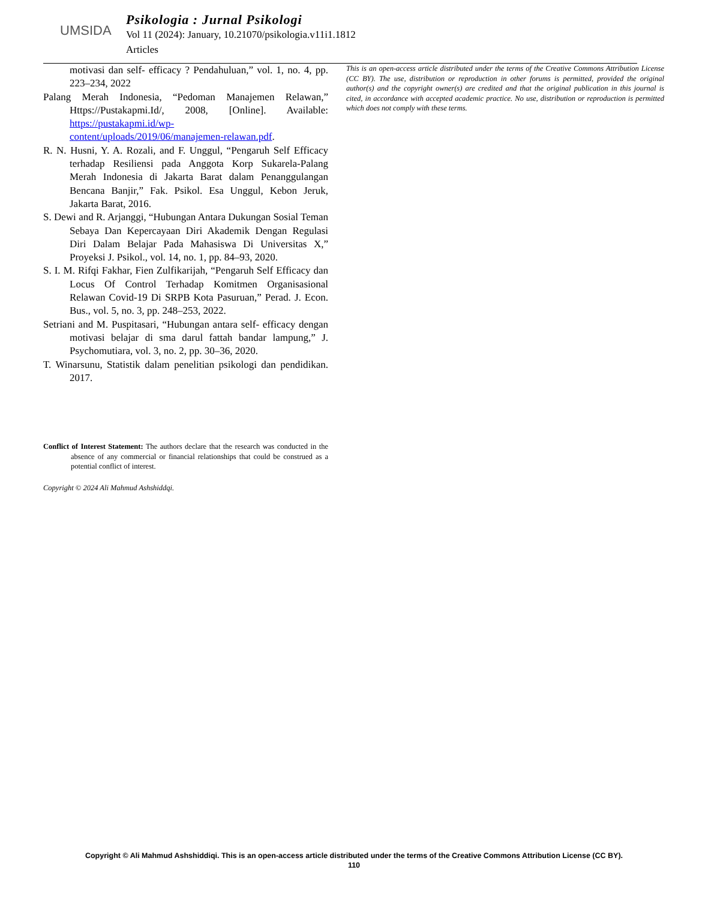UMSIDA
Psikologia : Jurnal Psikologi
Vol 11 (2024): January, 10.21070/psikologia.v11i1.1812
Articles
motivasi dan self- efficacy ? Pendahuluan,” vol. 1, no. 4, pp. 223–234, 2022
Palang Merah Indonesia, “Pedoman Manajemen Relawan,” Https://Pustakapmi.Id/, 2008, [Online]. Available: https://pustakapmi.id/wp-content/uploads/2019/06/manajemen-relawan.pdf.
R. N. Husni, Y. A. Rozali, and F. Unggul, “Pengaruh Self Efficacy terhadap Resiliensi pada Anggota Korp Sukarela-Palang Merah Indonesia di Jakarta Barat dalam Penanggulangan Bencana Banjir,” Fak. Psikol. Esa Unggul, Kebon Jeruk, Jakarta Barat, 2016.
S. Dewi and R. Arjanggi, “Hubungan Antara Dukungan Sosial Teman Sebaya Dan Kepercayaan Diri Akademik Dengan Regulasi Diri Dalam Belajar Pada Mahasiswa Di Universitas X,” Proyeksi J. Psikol., vol. 14, no. 1, pp. 84–93, 2020.
S. I. M. Rifqi Fakhar, Fien Zulfikarijah, “Pengaruh Self Efficacy dan Locus Of Control Terhadap Komitmen Organisasional Relawan Covid-19 Di SRPB Kota Pasuruan,” Perad. J. Econ. Bus., vol. 5, no. 3, pp. 248–253, 2022.
Setriani and M. Puspitasari, “Hubungan antara self- efficacy dengan motivasi belajar di sma darul fattah bandar lampung,” J. Psychomutiara, vol. 3, no. 2, pp. 30–36, 2020.
T. Winarsunu, Statistik dalam penelitian psikologi dan pendidikan. 2017.
Conflict of Interest Statement: The authors declare that the research was conducted in the absence of any commercial or financial relationships that could be construed as a potential conflict of interest.
Copyright © 2024 Ali Mahmud Ashshiddqi.
This is an open-access article distributed under the terms of the Creative Commons Attribution License (CC BY). The use, distribution or reproduction in other forums is permitted, provided the original author(s) and the copyright owner(s) are credited and that the original publication in this journal is cited, in accordance with accepted academic practice. No use, distribution or reproduction is permitted which does not comply with these terms.
Copyright © Ali Mahmud Ashshiddiqi. This is an open-access article distributed under the terms of the Creative Commons Attribution License (CC BY).
110